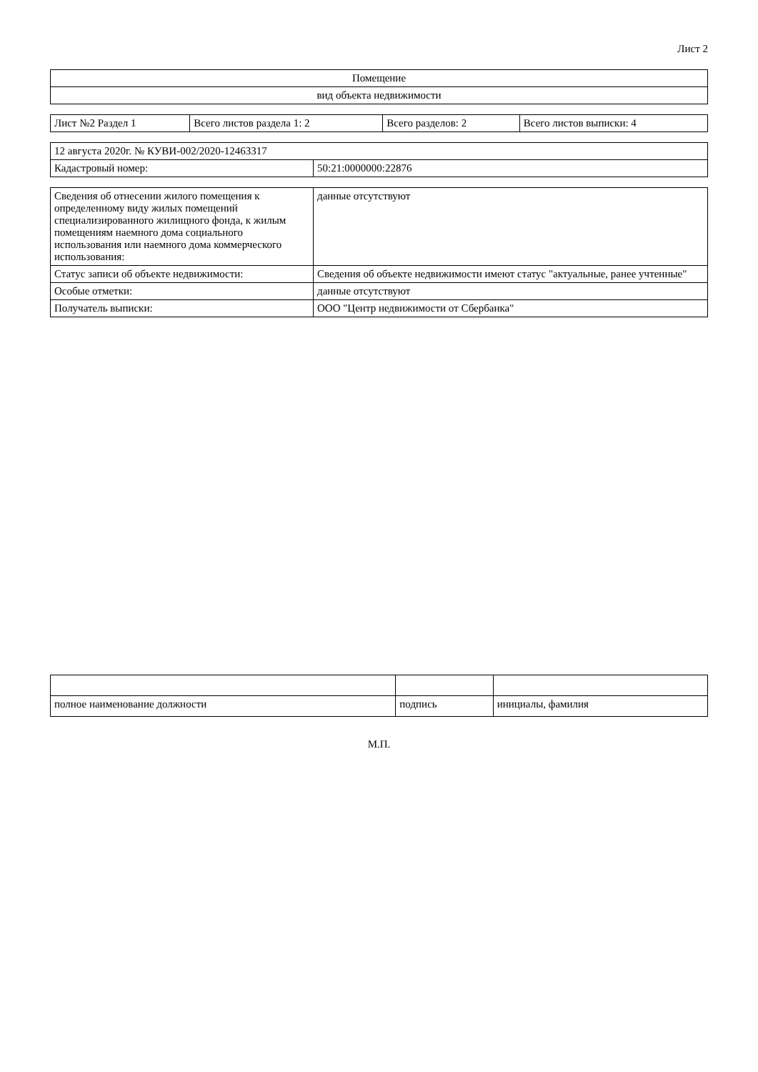Лист 2
| Помещение |
| вид объекта недвижимости |
| Лист №2 Раздел 1 | Всего листов раздела 1: 2 | Всего разделов: 2 | Всего листов выписки: 4 |
| 12 августа 2020г. № КУВИ-002/2020-12463317 | |
| Кадастровый номер: | 50:21:0000000:22876 |
| Сведения об отнесении жилого помещения к определенному виду жилых помещений специализированного жилищного фонда, к жилым помещениям наемного дома социального использования или наемного дома коммерческого использования: | данные отсутствуют |
| Статус записи об объекте недвижимости: | Сведения об объекте недвижимости имеют статус "актуальные, ранее учтенные" |
| Особые отметки: | данные отсутствуют |
| Получатель выписки: | ООО "Центр недвижимости от Сбербанка" |
| полное наименование должности | подпись | инициалы, фамилия |
М.П.